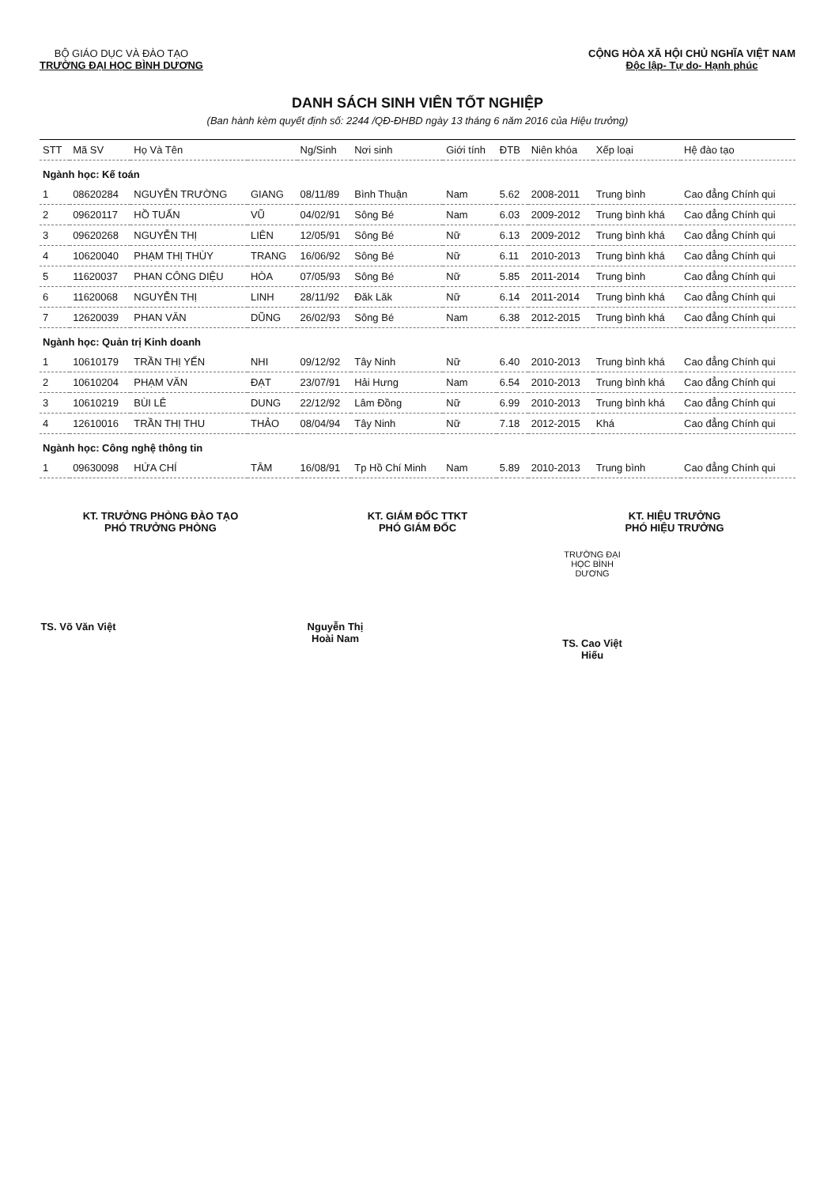BỘ GIÁO DỤC VÀ ĐÀO TẠO
TRƯỜNG ĐẠI HỌC BÌNH DƯƠNG
CỘNG HÒA XÃ HỘI CHỦ NGHĨA VIỆT NAM
Độc lập- Tự do- Hạnh phúc
DANH SÁCH SINH VIÊN TỐT NGHIỆP
(Ban hành kèm quyết định số: 2244 /QĐ-ĐHBD ngày 13 tháng 6 năm 2016 của Hiệu trưởng)
| STT | Mã SV | Họ Và Tên | | Ng/Sinh | Nơi sinh | Giới tính | ĐTB | Niên khóa | Xếp loại | Hệ đào tạo |
| --- | --- | --- | --- | --- | --- | --- | --- | --- | --- | --- |
| Ngành học: Kế toán | | | | | | | | | | |
| 1 | 08620284 | NGUYỄN TRƯỜNG | GIANG | 08/11/89 | Bình Thuận | Nam | 5.62 | 2008-2011 | Trung bình | Cao đẳng Chính qui |
| 2 | 09620117 | HỒ TUẤN | VŨ | 04/02/91 | Sông Bé | Nam | 6.03 | 2009-2012 | Trung bình khá | Cao đẳng Chính qui |
| 3 | 09620268 | NGUYỄN THỊ | LIÊN | 12/05/91 | Sông Bé | Nữ | 6.13 | 2009-2012 | Trung bình khá | Cao đẳng Chính qui |
| 4 | 10620040 | PHẠM THỊ THÙY | TRANG | 16/06/92 | Sông Bé | Nữ | 6.11 | 2010-2013 | Trung bình khá | Cao đẳng Chính qui |
| 5 | 11620037 | PHAN CÔNG DIỆU | HÒA | 07/05/93 | Sông Bé | Nữ | 5.85 | 2011-2014 | Trung bình | Cao đẳng Chính qui |
| 6 | 11620068 | NGUYỄN THỊ | LINH | 28/11/92 | Đăk Lăk | Nữ | 6.14 | 2011-2014 | Trung bình khá | Cao đẳng Chính qui |
| 7 | 12620039 | PHAN VĂN | DŨNG | 26/02/93 | Sông Bé | Nam | 6.38 | 2012-2015 | Trung bình khá | Cao đẳng Chính qui |
| Ngành học: Quản trị Kinh doanh | | | | | | | | | | |
| 1 | 10610179 | TRẦN THỊ YẾN | NHI | 09/12/92 | Tây Ninh | Nữ | 6.40 | 2010-2013 | Trung bình khá | Cao đẳng Chính qui |
| 2 | 10610204 | PHẠM VĂN | ĐẠT | 23/07/91 | Hải Hưng | Nam | 6.54 | 2010-2013 | Trung bình khá | Cao đẳng Chính qui |
| 3 | 10610219 | BÙI LÊ | DUNG | 22/12/92 | Lâm Đồng | Nữ | 6.99 | 2010-2013 | Trung bình khá | Cao đẳng Chính qui |
| 4 | 12610016 | TRẦN THỊ THU | THẢO | 08/04/94 | Tây Ninh | Nữ | 7.18 | 2012-2015 | Khá | Cao đẳng Chính qui |
| Ngành học: Công nghệ thông tin | | | | | | | | | | |
| 1 | 09630098 | HỨA CHÍ | TÂM | 16/08/91 | Tp Hồ Chí Minh | Nam | 5.89 | 2010-2013 | Trung bình | Cao đẳng Chính qui |
KT. TRƯỞNG PHÒNG ĐÀO TẠO
PHÓ TRƯỞNG PHÒNG
TS. Võ Văn Việt
KT. GIÁM ĐỐC TTKT
PHÓ GIÁM ĐỐC
Nguyễn Thị Hoài Nam
KT. HIỆU TRƯỞNG
PHÓ HIỆU TRƯỞNG
TRƯỜNG ĐẠI HỌC BÌNH DƯƠNG
TS. Cao Việt Hiếu